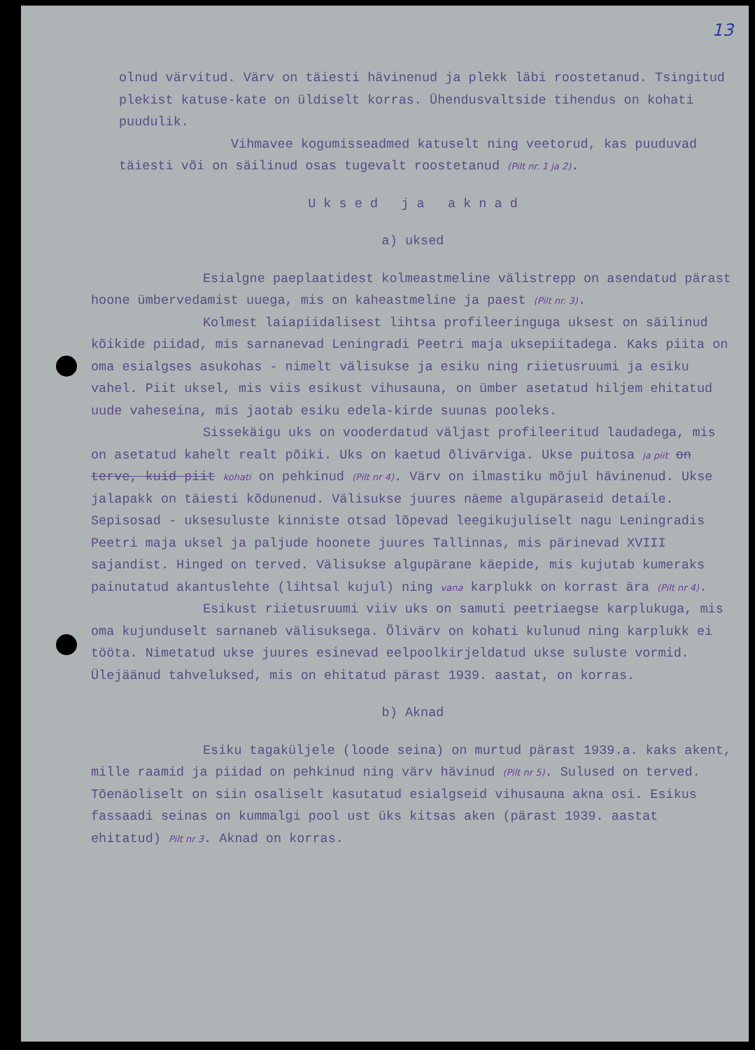13
olnud värvitud. Värv on täiesti hävinenud ja plekk läbi roostetanud. Tsingitud plekist katuse-kate on üldiselt korras. Ühendusvaltside tihendus on kohati puudulik.
Vihmavee kogumisseadmed katuselt ning veetorud, kas puuduvad täiesti või on säilinud osas tugevalt roostetanud (Pilt nr. 1 ja 2).
U k s e d j a a k n a d
a) uksed
Esialgne paeplaatidest kolmeastmeline välistrepp on asendatud pärast hoone ümbervedamist uuega, mis on kaheastmeline ja paest (Pilt nr. 3).
Kolmest laiapiidalisest lihtsa profileeringuga uksest on säilinud kõikide piidad, mis sarnanevad Leningradi Peetri maja uksepiitadega. Kaks piita on oma esialgses asukohas - nimelt välisukse ja esiku ning riietusruumi ja esiku vahel. Piit uksel, mis viis esikust vihusauna, on ümber asetatud hiljem ehitatud uude vaheseina, mis jaotab esiku edela-kirde suunas pooleks.
Sissekäigu uks on vooderdatud väljast profileeritud laudadega, mis on asetatud kahelt realt põiki. Uks on kaetud õlivärviga. Ukse puitosa ja piit on terve, kuid piit kohati on pehkinud (Pilt nr 4). Värv on ilmastiku mõjul hävinenud. Ukse jalapakk on täiesti kõdunenud. Välisukse juures näeme algupäraseid detaile. Sepisosad - uksesuluste kinniste otsad lõpevad leegikujuliselt nagu Leningradis Peetri maja uksel ja paljude hoonete juures Tallinnas, mis pärinevad XVIII sajandist. Hinged on terved. Välisukse algupärane käepide, mis kujutab kumeraks painutatud akantuslehte (lihtsal kujul) ning vana karplukk on korrast ära (Pilt nr 4).
Esikust riietusruumi viiv uks on samuti peetriaegse karplukuga, mis oma kujunduselt sarnaneb välisuksega. Õlivärv on kohati kulunud ning karplukk ei tööta. Nimetatud ukse juures esinevad eelpoolkirjeldatud ukse suluste vormid. Ülejäänud tahveluksed, mis on ehitatud pärast 1939. aastat, on korras.
b) Aknad
Esiku tagaküljele (loode seina) on murtud pärast 1939.a. kaks akent, mille raamid ja piidad on pehkinud ning värv hävinud (Pilt nr 5). Sulused on terved. Tõenäoliselt on siin osaliselt kasutatud esialgseid vihusauna akna osi. Esikus fassaadi seinas on kummalgi pool ust üks kitsas aken (pärast 1939. aastat ehitatud) Pilt nr 3. Aknad on korras.